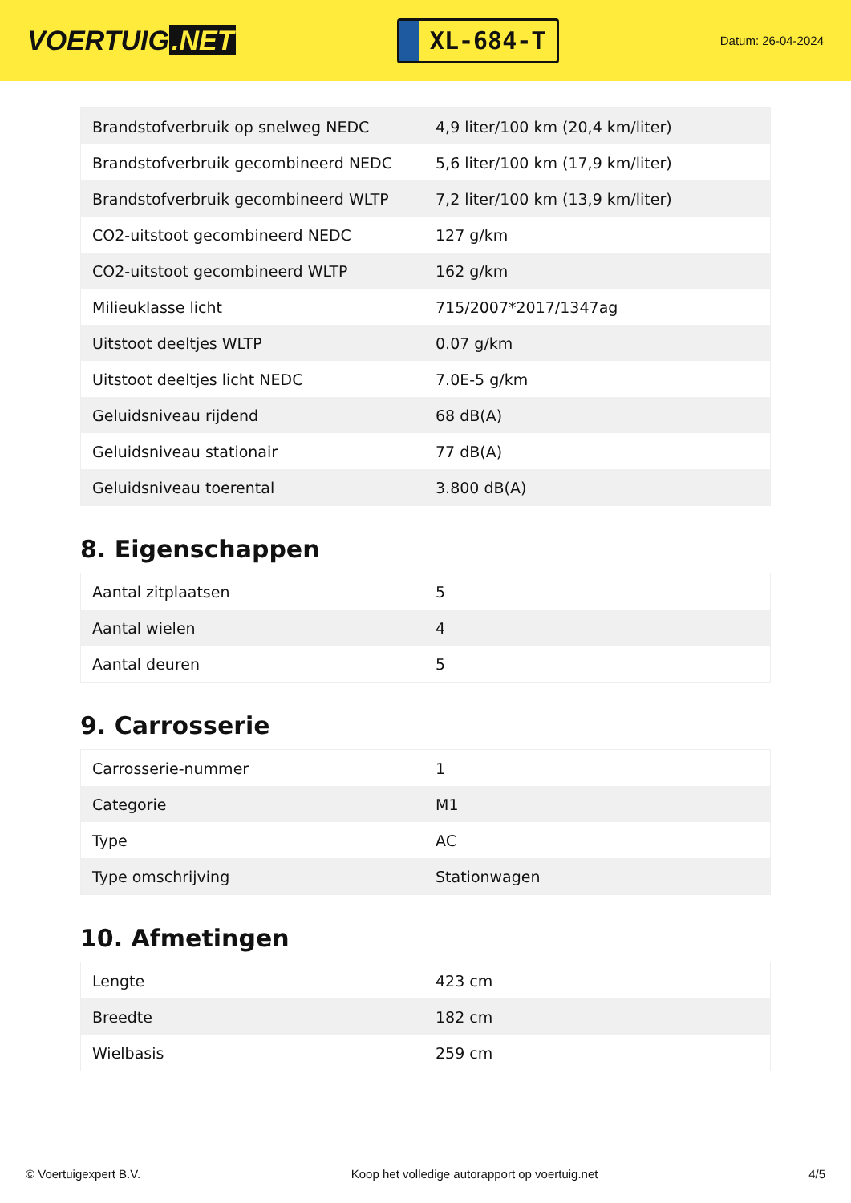VOERTUIG.NET
XL-684-T
Datum: 26-04-2024
| Brandstofverbruik op snelweg NEDC | 4,9 liter/100 km (20,4 km/liter) |
| Brandstofverbruik gecombineerd NEDC | 5,6 liter/100 km (17,9 km/liter) |
| Brandstofverbruik gecombineerd WLTP | 7,2 liter/100 km (13,9 km/liter) |
| CO2-uitstoot gecombineerd NEDC | 127 g/km |
| CO2-uitstoot gecombineerd WLTP | 162 g/km |
| Milieuklasse licht | 715/2007*2017/1347ag |
| Uitstoot deeltjes WLTP | 0.07 g/km |
| Uitstoot deeltjes licht NEDC | 7.0E-5 g/km |
| Geluidsniveau rijdend | 68 dB(A) |
| Geluidsniveau stationair | 77 dB(A) |
| Geluidsniveau toerental | 3.800 dB(A) |
8. Eigenschappen
| Aantal zitplaatsen | 5 |
| Aantal wielen | 4 |
| Aantal deuren | 5 |
9. Carrosserie
| Carrosserie-nummer | 1 |
| Categorie | M1 |
| Type | AC |
| Type omschrijving | Stationwagen |
10. Afmetingen
| Lengte | 423 cm |
| Breedte | 182 cm |
| Wielbasis | 259 cm |
© Voertuigexpert B.V. Koop het volledige autorapport op voertuig.net 4/5